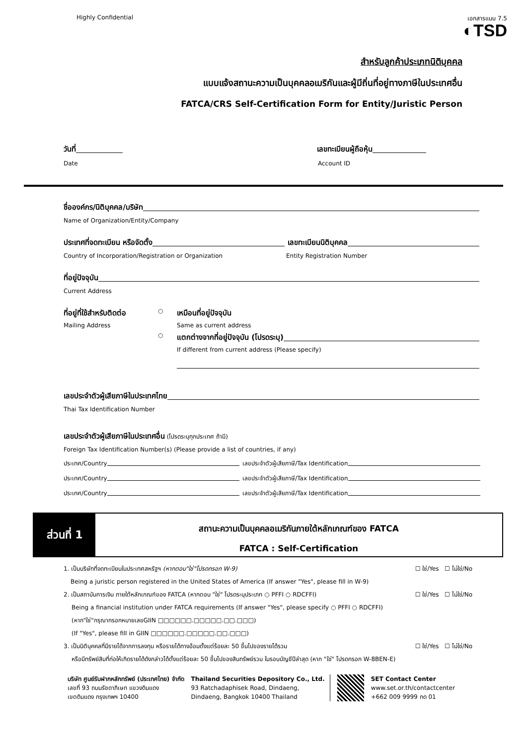Highly Confidential เอกสารแนบ 7.5
◐TSD
สำหรับลูกค้าประเภทนิติบุคคล
แบบแจ้งสถานะความเป็นบุคคลอเมริกันและผู้มีถิ่นที่อยู่ทางภาษีในประเทศอื่น
FATCA/CRS Self-Certification Form for Entity/Juristic Person
วันที่ เลขทะเบียนผู้ถือหุ้น
Date Account ID
ชื่อองค์กร/นิติบุคคล/บริษัท
Name of Organization/Entity/Company
ประเทศที่จดทะเบียน หรือจัดตั้ง เลขทะเบียนนิติบุคคล
Country of Incorporation/Registration or Organization Entity Registration Number
ที่อยู่ปัจจุบัน
Current Address
ที่อยู่ที่ใช้สำหรับติดต่อ ○ เหมือนที่อยู่ปัจจุบัน
Mailing Address Same as current address
○ แตกต่างจากที่อยู่ปัจจุบัน (โปรดระบุ)
If different from current address (Please specify)
เลขประจำตัวผู้เสียภาษีในประเทศไทย
Thai Tax Identification Number
เลขประจำตัวผู้เสียภาษีในประเทศอื่น (โปรดระบุทุกประเทศ ถ้ามี)
Foreign Tax Identification Number(s) (Please provide a list of countries, if any)
ประเทศ/Country เลขประจำตัวผู้เสียภาษี/Tax Identification
ประเทศ/Country เลขประจำตัวผู้เสียภาษี/Tax Identification
ประเทศ/Country เลขประจำตัวผู้เสียภาษี/Tax Identification
ส่วนที่ 1
สถานะความเป็นบุคคลอเมริกันภายใต้หลักเกณฑ์ของ FATCA
FATCA : Self-Certification
1. เป็นบริษัทที่จดทะเบียนในประเทศสหรัฐฯ (หากตอบ"ใช่"โปรดกรอก W-9) ☐ ใช่/Yes ☐ ไม่ใช่/No
Being a juristic person registered in the United States of America (If answer "Yes", please fill in W-9)
2. เป็นสถาบันการเงิน ภายใต้หลักเกณฑ์ของ FATCA (หากตอบ "ใช่" โปรดระบุประเภท ○ PFFI ○ RDCFFI) ☐ ใช่/Yes ☐ ไม่ใช่/No
Being a financial institution under FATCA requirements (If answer "Yes", please specify ○ PFFI ○ RDCFFI)
(หาก"ใช่"กรุณากรอกหมายเลขGIIN □□□□□□.□□□□□.□□.□□□)
(If "Yes", please fill in GIIN □□□□□□.□□□□□.□□.□□□)
3. เป็นนิติบุคคลที่มีรายได้จากการลงทุน หรือรายได้ทางอ้อมตั้งแต่ร้อยละ 50 ขึ้นไปของรายได้รวม ☐ ใช่/Yes ☐ ไม่ใช่/No
หรือมีทรัพย์สินที่ก่อให้เกิดรายได้ดังกล่าวได้ตั้งแต่ร้อยละ 50 ขึ้นไปของสินทรัพย์รวม ในรอบบัญชีปีล่าสุด (หาก "ใช่" โปรดกรอก W-8BEN-E)
บริษัท ศูนย์รับฝากหลักทรัพย์ (ประเทศไทย) จำกัด
เลขที่ 93 ถนนรัชดาภิเษก แขวงดินแดง
เขตดินแดง กรุงเทพฯ 10400
Thailand Securities Depository Co., Ltd.
93 Ratchadaphisek Road, Dindaeng,
Dindaeng, Bangkok 10400 Thailand
SET Contact Center
www.set.or.th/contactcenter
+662 009 9999 กด 01